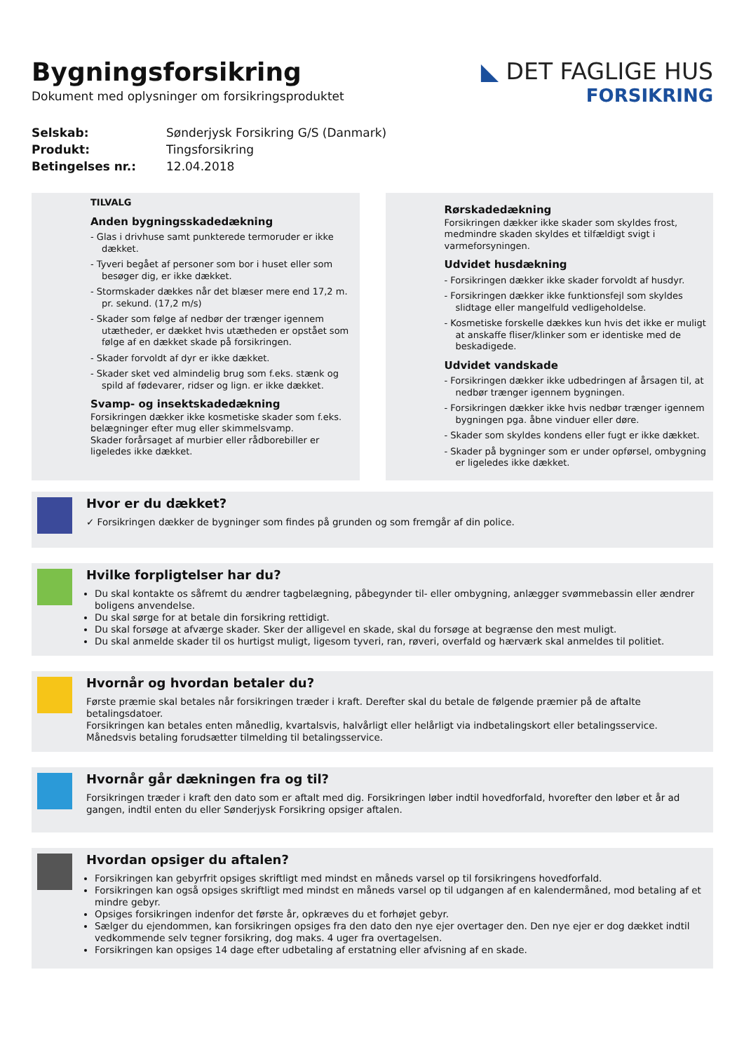Bygningsforsikring
Dokument med oplysninger om forsikringsproduktet
◣ DET FAGLIGE HUS
FORSIKRING
Selskab: Sønderjysk Forsikring G/S (Danmark)
Produkt: Tingsforsikring
Betingelses nr.: 12.04.2018
TILVALG
Anden bygningsskadedækning
- Glas i drivhuse samt punkterede termoruder er ikke dækket.
- Tyveri begået af personer som bor i huset eller som besøger dig, er ikke dækket.
- Stormskader dækkes når det blæser mere end 17,2 m. pr. sekund. (17,2 m/s)
- Skader som følge af nedbør der trænger igennem utætheder, er dækket hvis utætheden er opstået som følge af en dækket skade på forsikringen.
- Skader forvoldt af dyr er ikke dækket.
- Skader sket ved almindelig brug som f.eks. stænk og spild af fødevarer, ridser og lign. er ikke dækket.
Svamp- og insektskadedækning
Forsikringen dækker ikke kosmetiske skader som f.eks. belægninger efter mug eller skimmelsvamp.
Skader forårsaget af murbier eller rådborebiller er ligeledes ikke dækket.
Rørskadedækning
Forsikringen dækker ikke skader som skyldes frost, medmindre skaden skyldes et tilfældigt svigt i varmeforsyningen.
Udvidet husdækning
- Forsikringen dækker ikke skader forvoldt af husdyr.
- Forsikringen dækker ikke funktionsfejl som skyldes slidtage eller mangelfuld vedligeholdelse.
- Kosmetiske forskelle dækkes kun hvis det ikke er muligt at anskaffe fliser/klinker som er identiske med de beskadigede.
Udvidet vandskade
- Forsikringen dækker ikke udbedringen af årsagen til, at nedbør trænger igennem bygningen.
- Forsikringen dækker ikke hvis nedbør trænger igennem bygningen pga. åbne vinduer eller døre.
- Skader som skyldes kondens eller fugt er ikke dækket.
- Skader på bygninger som er under opførsel, ombygning er ligeledes ikke dækket.
Hvor er du dækket?
✓ Forsikringen dækker de bygninger som findes på grunden og som fremgår af din police.
Hvilke forpligtelser har du?
Du skal kontakte os såfremt du ændrer tagbelægning, påbegynder til- eller ombygning, anlægger svømmebassin eller ændrer boligens anvendelse.
Du skal sørge for at betale din forsikring rettidigt.
Du skal forsøge at afværge skader. Sker der alligevel en skade, skal du forsøge at begrænse den mest muligt.
Du skal anmelde skader til os hurtigst muligt, ligesom tyveri, ran, røveri, overfald og hærværk skal anmeldes til politiet.
Hvornår og hvordan betaler du?
Første præmie skal betales når forsikringen træder i kraft. Derefter skal du betale de følgende præmier på de aftalte betalingsdatoer.
Forsikringen kan betales enten månedlig, kvartalsvis, halvårligt eller helårligt via indbetalingskort eller betalingsservice.
Månedsvis betaling forudsætter tilmelding til betalingsservice.
Hvornår går dækningen fra og til?
Forsikringen træder i kraft den dato som er aftalt med dig. Forsikringen løber indtil hovedforfald, hvorefter den løber et år ad gangen, indtil enten du eller Sønderjysk Forsikring opsiger aftalen.
Hvordan opsiger du aftalen?
Forsikringen kan gebyrfrit opsiges skriftligt med mindst en måneds varsel op til forsikringens hovedforfald.
Forsikringen kan også opsiges skriftligt med mindst en måneds varsel op til udgangen af en kalendermåned, mod betaling af et mindre gebyr.
Opsiges forsikringen indenfor det første år, opkræves du et forhøjet gebyr.
Sælger du ejendommen, kan forsikringen opsiges fra den dato den nye ejer overtager den. Den nye ejer er dog dækket indtil vedkommende selv tegner forsikring, dog maks. 4 uger fra overtagelsen.
Forsikringen kan opsiges 14 dage efter udbetaling af erstatning eller afvisning af en skade.